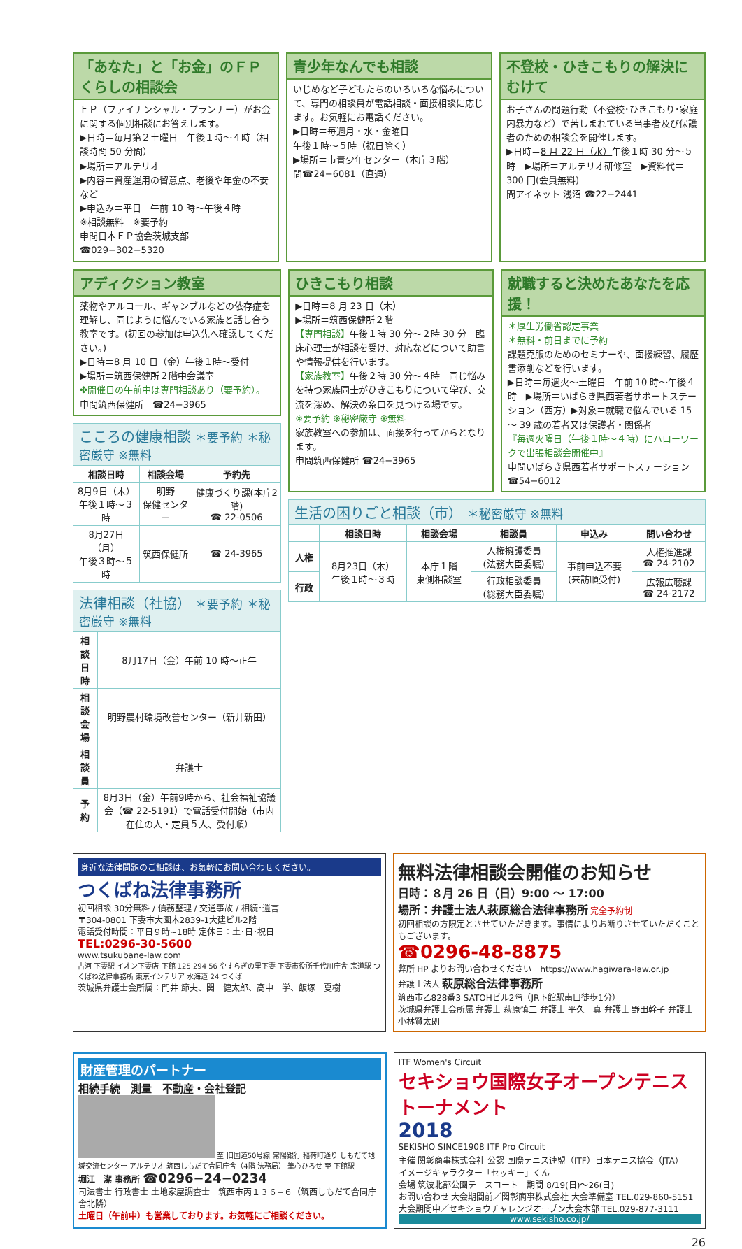「あなた」と「お金」のＦＰくらしの相談会
ＦＰ（ファイナンシャル・プランナー）がお金に関する個別相談にお答えします。
▶日時＝毎月第２土曜日　午後１時～４時（相談時間 50 分間）
▶場所＝アルテリオ
▶内容＝資産運用の留意点、老後や年金の不安など
▶申込み＝平日　午前 10 時～午後４時
※相談無料　※要予約
申問日本ＦＰ協会茨城支部
☎029−302−5320
青少年なんでも相談
いじめなど子どもたちのいろいろな悩みについて、専門の相談員が電話相談・面接相談に応じます。お気軽にお電話ください。
▶日時＝毎週月・水・金曜日
午後１時～５時（祝日除く）
▶場所＝市青少年センター（本庁３階）
問☎24−6081（直通）
不登校・ひきこもりの解決にむけて
お子さんの問題行動（不登校･ひきこもり･家庭内暴力など）で苦しまれている当事者及び保護者のための相談会を開催します。
▶日時＝8 月 22 日（水）午後１時 30 分～５時　▶場所＝アルテリオ研修室　▶資料代＝ 300 円(会員無料)
問アイネット 浅沼 ☎22−2441
アディクション教室
薬物やアルコール、ギャンブルなどの依存症を理解し、同じように悩んでいる家族と話し合う教室です。(初回の参加は申込先へ確認してください。)
▶日時＝8 月 10 日（金）午後１時～受付
▶場所＝筑西保健所２階中会議室
✤開催日の午前中は専門相談あり（要予約）。
申問筑西保健所　☎24−3965
| こころの健康相談 ＊要予約 ＊秘密厳守 ※無料 | | |
| 相談日時 | 相談会場 | 予約先 |
| 8月9日（木） 午後１時～３時 | 明野 保健センター | 健康づくり課(本庁2階) ☎ 22-0506 |
| 8月27日（月） 午後３時～５時 | 筑西保健所 | ☎ 24-3965 |
| 法律相談（社協） ＊要予約 ＊秘密厳守 ※無料 | |
| 相談日時 | 8月17日（金）午前 10 時～正午 |
| 相談会場 | 明野農村環境改善センター（新井新田） |
| 相談員 | 弁護士 |
| 予約 | 8月3日（金）午前9時から、社会福祉協議会（☎ 22-5191）で電話受付開始（市内在住の人・定員５人、受付順） |
ひきこもり相談
▶日時＝8 月 23 日（木）
▶場所＝筑西保健所２階
【専門相談】午後１時 30 分～２時 30 分　臨床心理士が相談を受け、対応などについて助言や情報提供を行います。
【家族教室】午後２時 30 分～４時　同じ悩みを持つ家族同士がひきこもりについて学び、交流を深め、解決の糸口を見つける場です。
※要予約 ※秘密厳守 ※無料
家族教室への参加は、面接を行ってからとなります。
申問筑西保健所 ☎24−3965
就職すると決めたあなたを応援！
＊厚生労働省認定事業
＊無料・前日までに予約
課題克服のためのセミナーや、面接練習、履歴書添削などを行います。
▶日時＝毎週火～土曜日　午前 10 時～午後４時　▶場所＝いばらき県西若者サポートステーション（西方）▶対象＝就職で悩んでいる 15 ～ 39 歳の若者又は保護者・関係者
『毎週火曜日（午後１時～４時）にハローワークで出張相談会開催中』
申問いばらき県西若者サポートステーション　☎54−6012
| 生活の困りごと相談（市） ＊秘密厳守 ※無料 | | | | | |
| | 相談日時 | 相談会場 | 相談員 | 申込み | 問い合わせ |
| 人権 | 8月23日（木） 午後１時～３時 | 本庁１階 東側相談室 | 人権擁護委員 (法務大臣委嘱) | 事前申込不要 (来訪順受付) | 人権推進課 ☎ 24-2102 |
| 行政 | | | 行政相談委員 (総務大臣委嘱) | | 広報広聴課 ☎ 24-2172 |
身近な法律問題のご相談は、お気軽にお問い合わせください。
つくばね法律事務所
初回相談 30分無料 / 債務整理 / 交通事故 / 相続･遺言
〒304-0801 下妻市大園木2839-1大建ビル2階
電話受付時間：平日９時~18時 定休日：土･日･祝日
TEL:0296-30-5600
www.tsukubane-law.com
古河 下妻駅 イオン下妻店 下館 125 294 56 やすらぎの里下妻 下妻市役所千代川庁舎 宗道駅 つくばね法律事務所 東京インテリア 水海道 24 つくば
茨城県弁護士会所属：門井 節夫、関　健太郎、高中　学、飯塚　夏樹
無料法律相談会開催のお知らせ
日時：８月 26 日（日）9:00 ～ 17:00
場所：弁護士法人萩原総合法律事務所 完全予約制
初回相談の方限定とさせていただきます。事情によりお断りさせていただくこともございます。
☎0296-48-8875
弊所 HP よりお問い合わせください　https://www.hagiwara-law.or.jp
弁護士法人 萩原総合法律事務所
筑西市乙828番3 SATOHビル2階（JR下館駅南口徒歩1分）
茨城県弁護士会所属 弁護士 萩原慎二 弁護士 平久　真 弁護士 野田幹子 弁護士 小林賢太朗
財産管理のパートナー
相続手続　測量　不動産・会社登記
至 旧国道50号線 常陽銀行 稲荷町通り しもだて地域交流センター アルテリオ 筑西しもだて合同庁舎（4階 法務局） 筆心ひろせ 至 下館駅
堀江　潔 事務所 ☎0296−24−0234
司法書士 行政書士 土地家屋調査士　筑西市丙１３６−６（筑西しもだて合同庁舎北隣）
土曜日（午前中）も営業しております。お気軽にご相談ください。
ITF Women's Circuit
セキショウ国際女子オープンテニストーナメント
2018
SEKISHO SINCE1908 ITF Pro Circuit
主催 関彰商事株式会社 公認 国際テニス連盟（ITF）日本テニス協会（JTA）
イメージキャラクター「セッキー」くん
会場 筑波北部公園テニスコート　期間 8/19(日)～26(日)
お問い合わせ 大会期間前／関彰商事株式会社 大会準備室 TEL.029-860-5151
大会期間中／セキショウチャレンジオープン大会本部 TEL.029-877-3111
www.sekisho.co.jp/
26